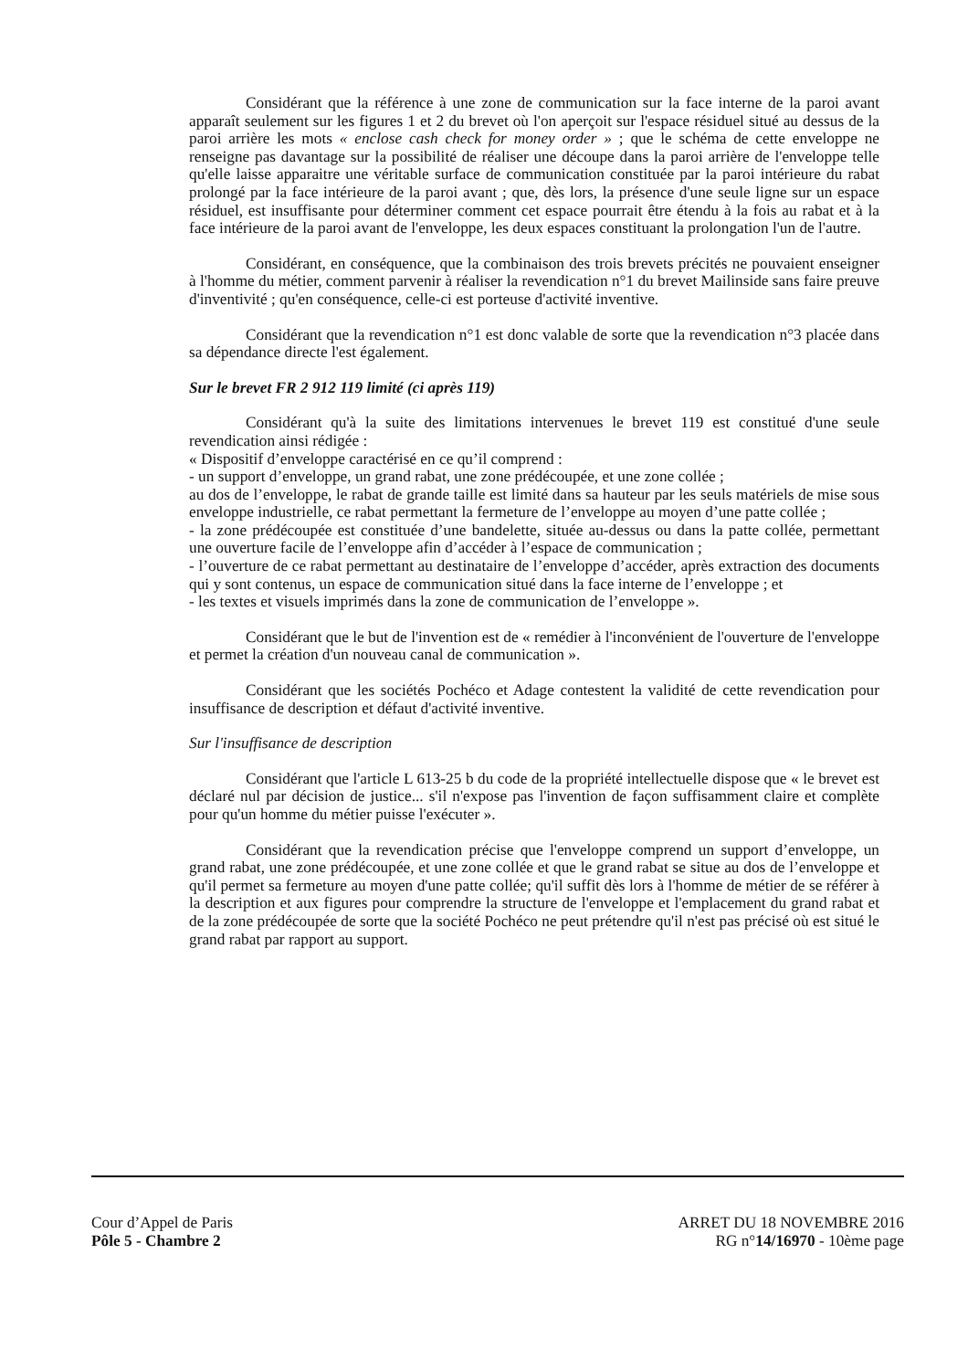Considérant que la référence à une zone de communication sur la face interne de la paroi avant apparaît seulement sur les figures 1 et 2 du brevet où l'on aperçoit sur l'espace résiduel situé au dessus de la paroi arrière les mots « enclose cash check for money order » ; que le schéma de cette enveloppe ne renseigne pas davantage sur la possibilité de réaliser une découpe dans la paroi arrière de l'enveloppe telle qu'elle laisse apparaitre une véritable surface de communication constituée par la paroi intérieure du rabat prolongé par la face intérieure de la paroi avant ; que, dès lors, la présence d'une seule ligne sur un espace résiduel, est insuffisante pour déterminer comment cet espace pourrait être étendu à la fois au rabat et à la face intérieure de la paroi avant de l'enveloppe, les deux espaces constituant la prolongation l'un de l'autre.
Considérant, en conséquence, que la combinaison des trois brevets précités ne pouvaient enseigner à l'homme du métier, comment parvenir à réaliser la revendication n°1 du brevet Mailinside sans faire preuve d'inventivité ; qu'en conséquence, celle-ci est porteuse d'activité inventive.
Considérant que la revendication n°1 est donc valable de sorte que la revendication n°3 placée dans sa dépendance directe l'est également.
Sur le brevet FR 2 912 119 limité (ci après 119)
Considérant qu'à la suite des limitations intervenues le brevet 119 est constitué d'une seule revendication ainsi rédigée :
« Dispositif d’enveloppe caractérisé en ce qu’il comprend :
- un support d’enveloppe, un grand rabat, une zone prédécoupée, et une zone collée ;
au dos de l’enveloppe, le rabat de grande taille est limité dans sa hauteur par les seuls matériels de mise sous enveloppe industrielle, ce rabat permettant la fermeture de l’enveloppe au moyen d’une patte collée ;
- la zone prédécoupée est constituée d’une bandelette, située au-dessus ou dans la patte collée, permettant une ouverture facile de l’enveloppe afin d’accéder à l’espace de communication ;
- l’ouverture de ce rabat permettant au destinataire de l’enveloppe d’accéder, après extraction des documents qui y sont contenus, un espace de communication situé dans la face interne de l’enveloppe ; et
- les textes et visuels imprimés dans la zone de communication de l’enveloppe ».
Considérant que le but de l'invention est de « remédier à l'inconvénient de l'ouverture de l'enveloppe et permet la création d'un nouveau canal de communication ».
Considérant que les sociétés Pochéco et Adage contestent la validité de cette revendication pour insuffisance de description et défaut d'activité inventive.
Sur l'insuffisance de description
Considérant que l'article L 613-25 b du code de la propriété intellectuelle dispose que « le brevet est déclaré nul par décision de justice... s'il n'expose pas l'invention de façon suffisamment claire et complète pour qu'un homme du métier puisse l'exécuter ».
Considérant que la revendication précise que l'enveloppe comprend un support d’enveloppe, un grand rabat, une zone prédécoupée, et une zone collée et que le grand rabat se situe au dos de l’enveloppe et qu'il permet sa fermeture au moyen d'une patte collée; qu'il suffit dès lors à l'homme de métier de se référer à la description et aux figures pour comprendre la structure de l'enveloppe et l'emplacement du grand rabat et de la zone prédécoupée de sorte que la société Pochéco ne peut prétendre qu'il n'est pas précisé où est situé le grand rabat par rapport au support.
Cour d’Appel de Paris
Pôle 5 - Chambre 2
ARRET DU 18 NOVEMBRE 2016
RG n°14/16970 - 10ème page